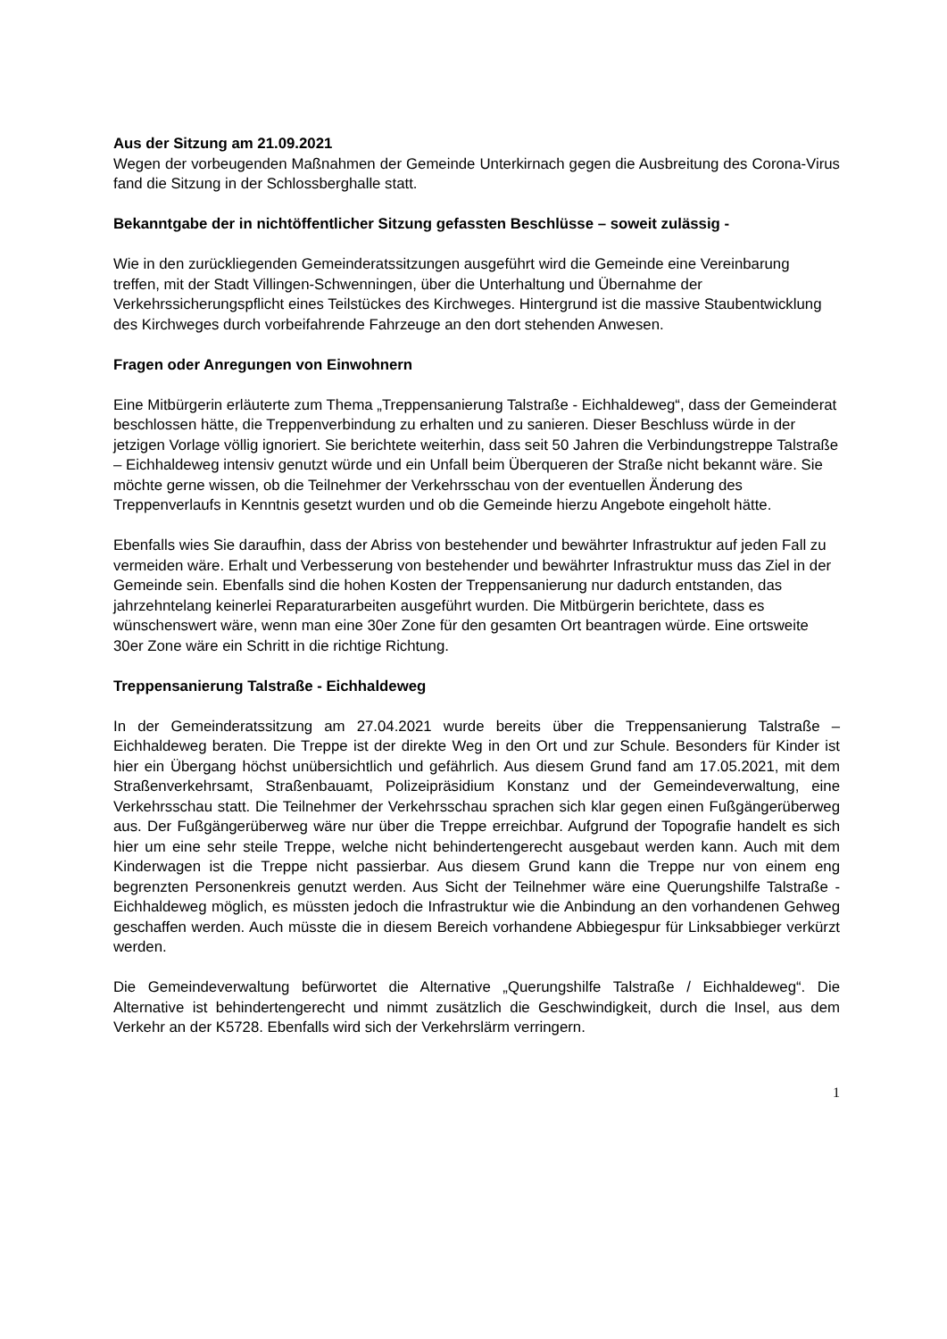Aus der Sitzung am 21.09.2021
Wegen der vorbeugenden Maßnahmen der Gemeinde Unterkirnach gegen die Ausbreitung des Corona-Virus fand die Sitzung in der Schlossberghalle statt.
Bekanntgabe der in nichtöffentlicher Sitzung gefassten Beschlüsse – soweit zulässig -
Wie in den zurückliegenden Gemeinderatssitzungen ausgeführt wird die Gemeinde eine Vereinbarung treffen, mit der Stadt Villingen-Schwenningen, über die Unterhaltung und Übernahme der Verkehrssicherungspflicht eines Teilstückes des Kirchweges. Hintergrund ist die massive Staubentwicklung des Kirchweges durch vorbeifahrende Fahrzeuge an den dort stehenden Anwesen.
Fragen oder Anregungen von Einwohnern
Eine Mitbürgerin erläuterte zum Thema „Treppensanierung Talstraße - Eichhaldeweg“, dass der Gemeinderat beschlossen hätte, die Treppenverbindung zu erhalten und zu sanieren. Dieser Beschluss würde in der jetzigen Vorlage völlig ignoriert. Sie berichtete weiterhin, dass seit 50 Jahren die Verbindungstreppe Talstraße – Eichhaldeweg intensiv genutzt würde und ein Unfall beim Überqueren der Straße nicht bekannt wäre. Sie möchte gerne wissen, ob die Teilnehmer der Verkehrsschau von der eventuellen Änderung des Treppenverlaufs in Kenntnis gesetzt wurden und ob die Gemeinde hierzu Angebote eingeholt hätte.
Ebenfalls wies Sie daraufhin, dass der Abriss von bestehender und bewährter Infrastruktur auf jeden Fall zu vermeiden wäre. Erhalt und Verbesserung von bestehender und bewährter Infrastruktur muss das Ziel in der Gemeinde sein. Ebenfalls sind die hohen Kosten der Treppensanierung nur dadurch entstanden, das jahrzehntelang keinerlei Reparaturarbeiten ausgeführt wurden. Die Mitbürgerin berichtete, dass es wünschenswert wäre, wenn man eine 30er Zone für den gesamten Ort beantragen würde. Eine ortsweite 30er Zone wäre ein Schritt in die richtige Richtung.
Treppensanierung Talstraße - Eichhaldeweg
In der Gemeinderatssitzung am 27.04.2021 wurde bereits über die Treppensanierung Talstraße – Eichhaldeweg beraten. Die Treppe ist der direkte Weg in den Ort und zur Schule. Besonders für Kinder ist hier ein Übergang höchst unübersichtlich und gefährlich. Aus diesem Grund fand am 17.05.2021, mit dem Straßenverkehrsamt, Straßenbauamt, Polizeipräsidium Konstanz und der Gemeindeverwaltung, eine Verkehrsschau statt. Die Teilnehmer der Verkehrsschau sprachen sich klar gegen einen Fußgängerüberweg aus. Der Fußgängerüberweg wäre nur über die Treppe erreichbar. Aufgrund der Topografie handelt es sich hier um eine sehr steile Treppe, welche nicht behindertengerecht ausgebaut werden kann. Auch mit dem Kinderwagen ist die Treppe nicht passierbar. Aus diesem Grund kann die Treppe nur von einem eng begrenzten Personenkreis genutzt werden. Aus Sicht der Teilnehmer wäre eine Querungshilfe Talstraße - Eichhaldeweg möglich, es müssten jedoch die Infrastruktur wie die Anbindung an den vorhandenen Gehweg geschaffen werden. Auch müsste die in diesem Bereich vorhandene Abbiegespur für Linksabbieger verkürzt werden.
Die Gemeindeverwaltung befürwortet die Alternative „Querungshilfe Talstraße / Eichhaldeweg“. Die Alternative ist behindertengerecht und nimmt zusätzlich die Geschwindigkeit, durch die Insel, aus dem Verkehr an der K5728. Ebenfalls wird sich der Verkehrslärm verringern.
1